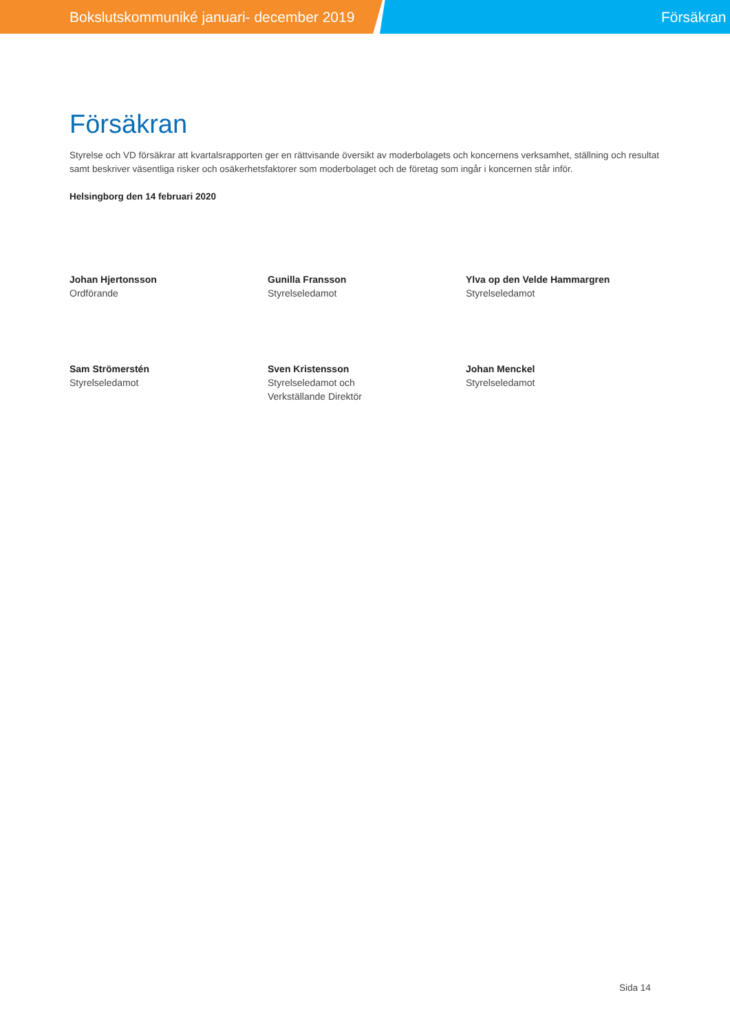Bokslutskommuniké januari- december 2019
Försäkran
Försäkran
Styrelse och VD försäkrar att kvartalsrapporten ger en rättvisande översikt av moderbolagets och koncernens verksamhet, ställning och resultat samt beskriver väsentliga risker och osäkerhetsfaktorer som moderbolaget och de företag som ingår i koncernen står inför.
Helsingborg den 14 februari 2020
Johan Hjertonsson
Ordförande
Gunilla Fransson
Styrelseledamot
Ylva op den Velde Hammargren
Styrelseledamot
Sam Strömerstén
Styrelseledamot
Sven Kristensson
Styrelseledamot och
Verkställande Direktör
Johan Menckel
Styrelseledamot
Sida 14